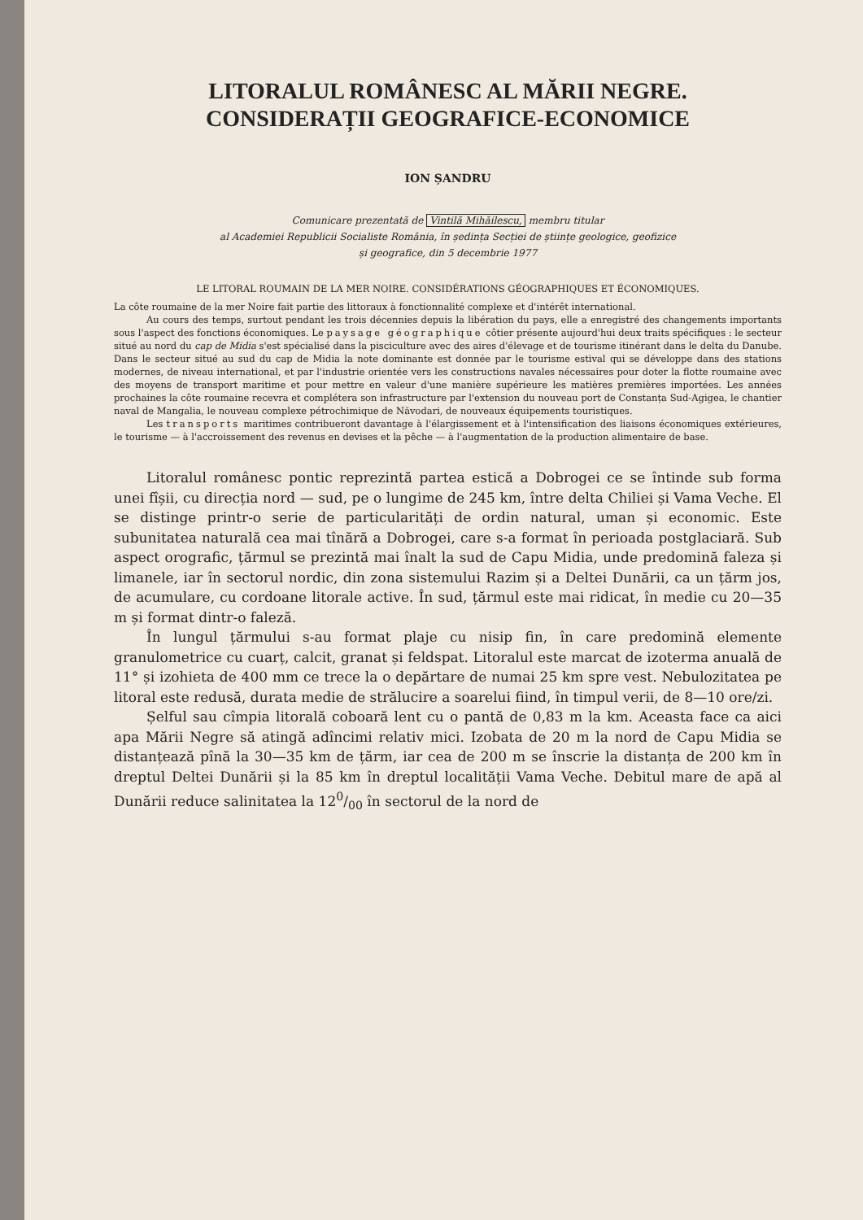LITORALUL ROMÂNESC AL MĂRII NEGRE.
CONSIDERAȚII GEOGRAFICE-ECONOMICE
ION ȘANDRU
Comunicare prezentată de Vintilă Mihăilescu, membru titular
al Academiei Republicii Socialiste România, în ședința Secției de științe geologice, geofizice
și geografice, din 5 decembrie 1977
LE LITORAL ROUMAIN DE LA MER NOIRE. CONSIDÉRATIONS GÉOGRAPHIQUES ET ÉCONOMIQUES.
La côte roumaine de la mer Noire fait partie des littoraux à fonctionnalité complexe et d'intérêt international.
Au cours des temps, surtout pendant les trois décennies depuis la libération du pays, elle a enregistré des changements importants sous l'aspect des fonctions économiques. Le paysage géographique côtier présente aujourd'hui deux traits spécifiques : le secteur situé au nord du cap de Midia s'est spécialisé dans la pisciculture avec des aires d'élevage et de tourisme itinérant dans le delta du Danube. Dans le secteur situé au sud du cap de Midia la note dominante est donnée par le tourisme estival qui se développe dans des stations modernes, de niveau international, et par l'industrie orientée vers les constructions navales nécessaires pour doter la flotte roumaine avec des moyens de transport maritime et pour mettre en valeur d'une manière supérieure les matières premières importées. Les années prochaines la côte roumaine recevra et complétera son infrastructure par l'extension du nouveau port de Constanța Sud-Agigea, le chantier naval de Mangalia, le nouveau complexe pétrochimique de Năvodari, de nouveaux équipements touristiques.
Les transports maritimes contribueront davantage à l'élargissement et à l'intensification des liaisons économiques extérieures, le tourisme — à l'accroissement des revenus en devises et la pêche — à l'augmentation de la production alimentaire de base.
Litoralul românesc pontic reprezintă partea estică a Dobrogei ce se întinde sub forma unei fîșii, cu direcția nord — sud, pe o lungime de 245 km, între delta Chiliei și Vama Veche. El se distinge printr-o serie de particularități de ordin natural, uman și economic. Este subunitatea naturală cea mai tînără a Dobrogei, care s-a format în perioada postglaciară. Sub aspect orografic, țărmul se prezintă mai înalt la sud de Capu Midia, unde predomină faleza și limanele, iar în sectorul nordic, din zona sistemului Razim și a Deltei Dunării, ca un țărm jos, de acumulare, cu cordoane litorale active. În sud, țărmul este mai ridicat, în medie cu 20—35 m și format dintr-o faleză.
În lungul țărmului s-au format plaje cu nisip fin, în care predomină elemente granulometrice cu cuarț, calcit, granat și feldspat. Litoralul este marcat de izoterma anuală de 11° și izohieta de 400 mm ce trece la o depărtare de numai 25 km spre vest. Nebulozitatea pe litoral este redusă, durata medie de strălucire a soarelui fiind, în timpul verii, de 8—10 ore/zi.
Șelful sau cîmpia litorală coboară lent cu o pantă de 0,83 m la km. Aceasta face ca aici apa Mării Negre să atingă adîncimi relativ mici. Izobata de 20 m la nord de Capu Midia se distanțează pînă la 30—35 km de țărm, iar cea de 200 m se înscrie la distanța de 200 km în dreptul Deltei Dunării și la 85 km în dreptul localității Vama Veche. Debitul mare de apă al Dunării reduce salinitatea la 120/00 în sectorul de la nord de